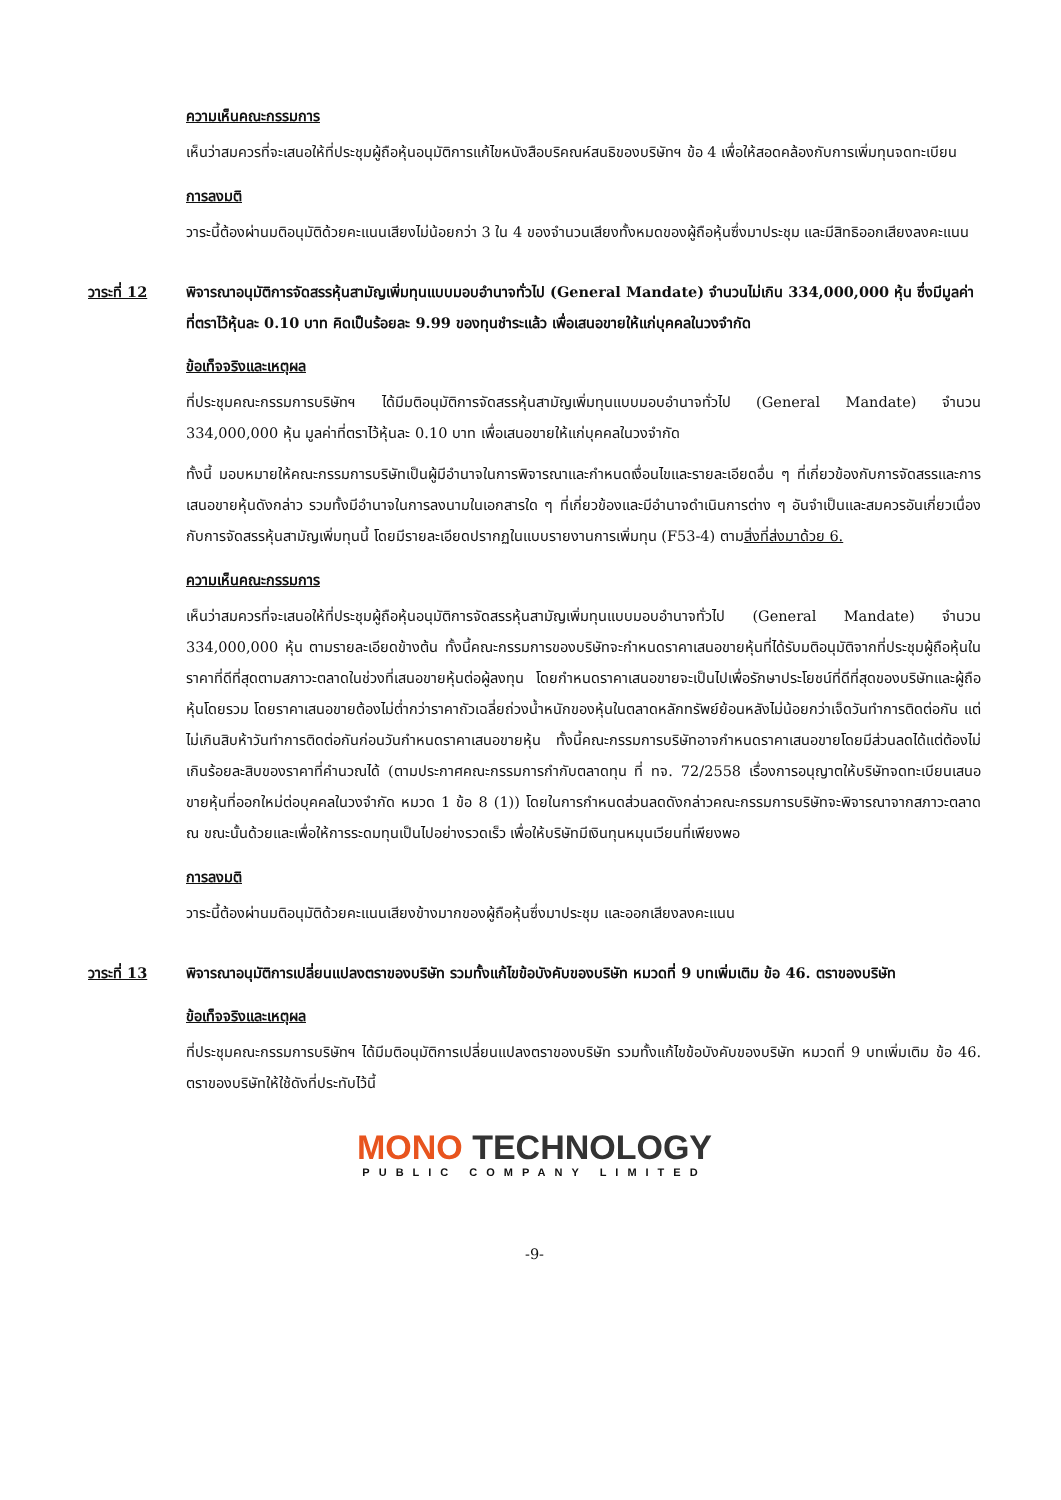ความเห็นคณะกรรมการ
เห็นว่าสมควรที่จะเสนอให้ที่ประชุมผู้ถือหุ้นอนุมัติการแก้ไขหนังสือบริคณห์สนธิของบริษัทฯ ข้อ 4 เพื่อให้สอดคล้องกับการเพิ่มทุนจดทะเบียน
การลงมติ
วาระนี้ต้องผ่านมติอนุมัติด้วยคะแนนเสียงไม่น้อยกว่า 3 ใน 4 ของจำนวนเสียงทั้งหมดของผู้ถือหุ้นซึ่งมาประชุม และมีสิทธิออกเสียงลงคะแนน
วาระที่ 12 พิจารณาอนุมัติการจัดสรรหุ้นสามัญเพิ่มทุนแบบมอบอำนาจทั่วไป (General Mandate) จำนวนไม่เกิน 334,000,000 หุ้น ซึ่งมีมูลค่าที่ตราไว้หุ้นละ 0.10 บาท คิดเป็นร้อยละ 9.99 ของทุนชำระแล้ว เพื่อเสนอขายให้แก่บุคคลในวงจำกัด
ข้อเท็จจริงและเหตุผล
ที่ประชุมคณะกรรมการบริษัทฯ ได้มีมติอนุมัติการจัดสรรหุ้นสามัญเพิ่มทุนแบบมอบอำนาจทั่วไป (General Mandate) จำนวน 334,000,000 หุ้น มูลค่าที่ตราไว้หุ้นละ 0.10 บาท เพื่อเสนอขายให้แก่บุคคลในวงจำกัด
ทั้งนี้ มอบหมายให้คณะกรรมการบริษัทเป็นผู้มีอำนาจในการพิจารณาและกำหนดเงื่อนไขและรายละเอียดอื่น ๆ ที่เกี่ยวข้องกับการจัดสรรและการเสนอขายหุ้นดังกล่าว รวมทั้งมีอำนาจในการลงนามในเอกสารใด ๆ ที่เกี่ยวข้องและมีอำนาจดำเนินการต่าง ๆ อันจำเป็นและสมควรอันเกี่ยวเนื่องกับการจัดสรรหุ้นสามัญเพิ่มทุนนี้ โดยมีรายละเอียดปรากฏในแบบรายงานการเพิ่มทุน (F53-4) ตามสิ่งที่ส่งมาด้วย 6.
ความเห็นคณะกรรมการ
เห็นว่าสมควรที่จะเสนอให้ที่ประชุมผู้ถือหุ้นอนุมัติการจัดสรรหุ้นสามัญเพิ่มทุนแบบมอบอำนาจทั่วไป (General Mandate) จำนวน 334,000,000 หุ้น ตามรายละเอียดข้างต้น ทั้งนี้คณะกรรมการของบริษัทจะกำหนดราคาเสนอขายหุ้นที่ได้รับมติอนุมัติจากที่ประชุมผู้ถือหุ้นในราคาที่ดีที่สุดตามสภาวะตลาดในช่วงที่เสนอขายหุ้นต่อผู้ลงทุน โดยกำหนดราคาเสนอขายจะเป็นไปเพื่อรักษาประโยชน์ที่ดีที่สุดของบริษัทและผู้ถือหุ้นโดยรวม โดยราคาเสนอขายต้องไม่ต่ำกว่าราคาถัวเฉลี่ยถ่วงน้ำหนักของหุ้นในตลาดหลักทรัพย์ย้อนหลังไม่น้อยกว่าเจ็ดวันทำการติดต่อกัน แต่ไม่เกินสิบห้าวันทำการติดต่อกันก่อนวันกำหนดราคาเสนอขายหุ้น ทั้งนี้คณะกรรมการบริษัทอาจกำหนดราคาเสนอขายโดยมีส่วนลดได้แต่ต้องไม่เกินร้อยละสิบของราคาที่คำนวณได้ (ตามประกาศคณะกรรมการกำกับตลาดทุน ที่ ทจ. 72/2558 เรื่องการอนุญาตให้บริษัทจดทะเบียนเสนอขายหุ้นที่ออกใหม่ต่อบุคคลในวงจำกัด หมวด 1 ข้อ 8 (1)) โดยในการกำหนดส่วนลดดังกล่าวคณะกรรมการบริษัทจะพิจารณาจากสภาวะตลาด ณ ขณะนั้นด้วยและเพื่อให้การระดมทุนเป็นไปอย่างรวดเร็ว เพื่อให้บริษัทมีเงินทุนหมุนเวียนที่เพียงพอ
การลงมติ
วาระนี้ต้องผ่านมติอนุมัติด้วยคะแนนเสียงข้างมากของผู้ถือหุ้นซึ่งมาประชุม และออกเสียงลงคะแนน
วาระที่ 13 พิจารณาอนุมัติการเปลี่ยนแปลงตราของบริษัท รวมทั้งแก้ไขข้อบังคับของบริษัท หมวดที่ 9 บทเพิ่มเติม ข้อ 46. ตราของบริษัท
ข้อเท็จจริงและเหตุผล
ที่ประชุมคณะกรรมการบริษัทฯ ได้มีมติอนุมัติการเปลี่ยนแปลงตราของบริษัท รวมทั้งแก้ไขข้อบังคับของบริษัท หมวดที่ 9 บทเพิ่มเติม ข้อ 46. ตราของบริษัทให้ใช้ดังที่ประทับไว้นี้
MONO TECHNOLOGY
PUBLIC COMPANY LIMITED
-9-